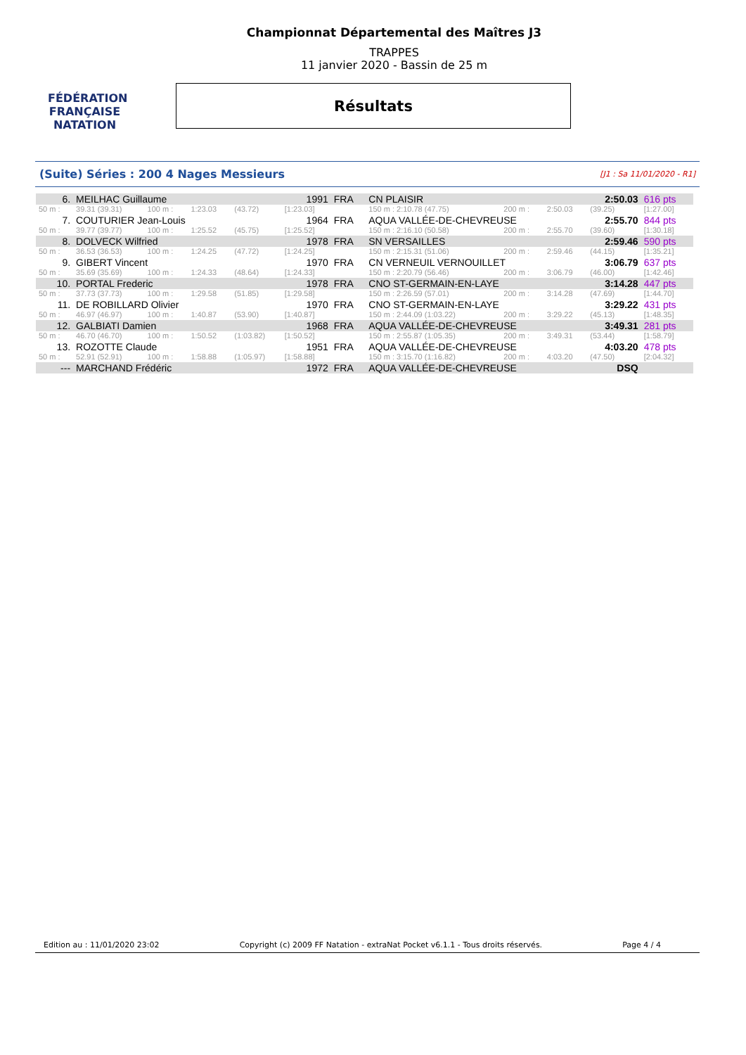FÉDÉRATION FRANÇAISE
NATATION
Championnat Départemental des Maîtres J3
TRAPPES
11 janvier 2020 - Bassin de 25 m
Résultats
(Suite) Séries : 200 4 Nages Messieurs [J1 : Sa 11/01/2020 - R1]
| 6. | MEILHAC Guillaume | | | 1991 | | FRA | CN PLAISIR | | | | 2:50.03 | | 616 pts |
| 50 m : | 39.31 (39.31) | 100 m : | 1:23.03 | (43.72) | [1:23.03] | | 150 m : 2:10.78 (47.75) | | 200 m : | 2:50.03 | (39.25) | | [1:27.00] |
| 7. | COUTURIER Jean-Louis | | | 1964 | | FRA | AQUA VALLÉE-DE-CHEVREUSE | | | | 2:55.70 | | 844 pts |
| 50 m : | 39.77 (39.77) | 100 m : | 1:25.52 | (45.75) | [1:25.52] | | 150 m : 2:16.10 (50.58) | | 200 m : | 2:55.70 | (39.60) | | [1:30.18] |
| 8. | DOLVECK Wilfried | | | 1978 | | FRA | SN VERSAILLES | | | | 2:59.46 | | 590 pts |
| 50 m : | 36.53 (36.53) | 100 m : | 1:24.25 | (47.72) | [1:24.25] | | 150 m : 2:15.31 (51.06) | | 200 m : | 2:59.46 | (44.15) | | [1:35.21] |
| 9. | GIBERT Vincent | | | 1970 | | FRA | CN VERNEUIL VERNOUILLET | | | | 3:06.79 | | 637 pts |
| 50 m : | 35.69 (35.69) | 100 m : | 1:24.33 | (48.64) | [1:24.33] | | 150 m : 2:20.79 (56.46) | | 200 m : | 3:06.79 | (46.00) | | [1:42.46] |
| 10. | PORTAL Frederic | | | 1978 | | FRA | CNO ST-GERMAIN-EN-LAYE | | | | 3:14.28 | | 447 pts |
| 50 m : | 37.73 (37.73) | 100 m : | 1:29.58 | (51.85) | [1:29.58] | | 150 m : 2:26.59 (57.01) | | 200 m : | 3:14.28 | (47.69) | | [1:44.70] |
| 11. | DE ROBILLARD Olivier | | | 1970 | | FRA | CNO ST-GERMAIN-EN-LAYE | | | | 3:29.22 | | 431 pts |
| 50 m : | 46.97 (46.97) | 100 m : | 1:40.87 | (53.90) | [1:40.87] | | 150 m : 2:44.09 (1:03.22) | | 200 m : | 3:29.22 | (45.13) | | [1:48.35] |
| 12. | GALBIATI Damien | | | 1968 | | FRA | AQUA VALLÉE-DE-CHEVREUSE | | | | 3:49.31 | | 281 pts |
| 50 m : | 46.70 (46.70) | 100 m : | 1:50.52 | (1:03.82) | [1:50.52] | | 150 m : 2:55.87 (1:05.35) | | 200 m : | 3:49.31 | (53.44) | | [1:58.79] |
| 13. | ROZOTTE Claude | | | 1951 | | FRA | AQUA VALLÉE-DE-CHEVREUSE | | | | 4:03.20 | | 478 pts |
| 50 m : | 52.91 (52.91) | 100 m : | 1:58.88 | (1:05.97) | [1:58.88] | | 150 m : 3:15.70 (1:16.82) | | 200 m : | 4:03.20 | (47.50) | | [2:04.32] |
| --- | MARCHAND Frédéric | | | 1972 | | FRA | AQUA VALLÉE-DE-CHEVREUSE | | | | DSQ | | |
Edition au : 11/01/2020 23:02 Copyright (c) 2009 FF Natation - extraNat Pocket v6.1.1 - Tous droits réservés. Page 4 / 4